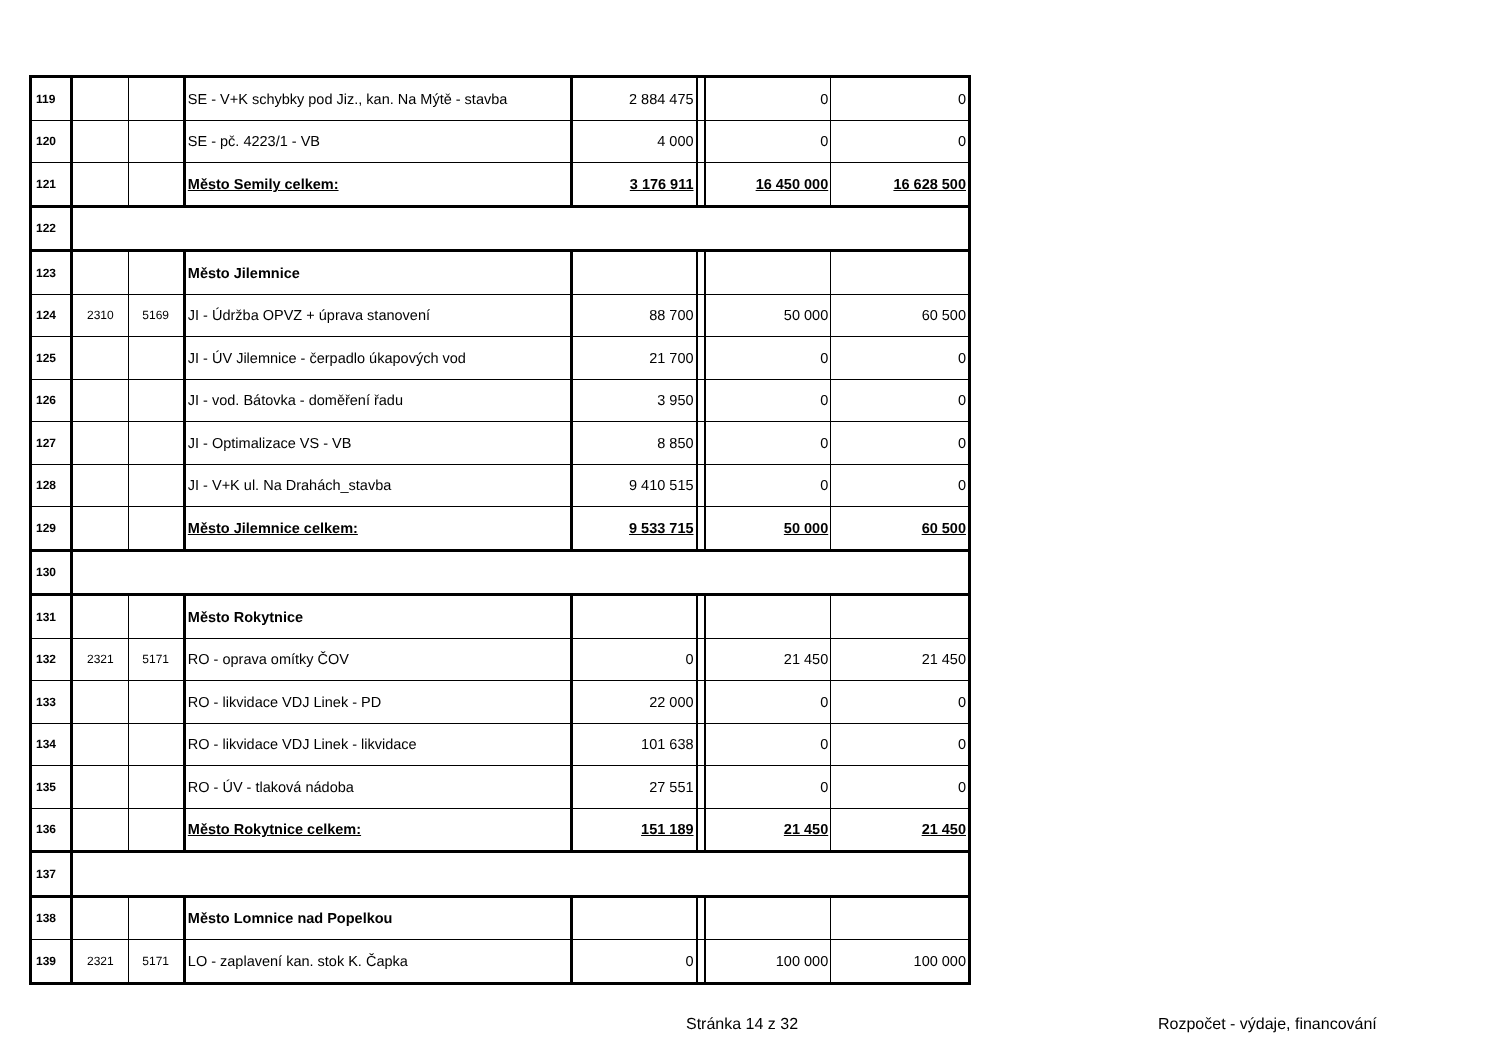| 119 | | | SE - V+K schybky pod Jiz., kan. Na Mýtě - stavba | 2 884 475 | | 0 | 0 |
| 120 | | | SE - pč. 4223/1 - VB | 4 000 | | 0 | 0 |
| 121 | | | Město Semily celkem: | 3 176 911 | | 16 450 000 | 16 628 500 |
| 122 | | | | | | | |
| 123 | | | Město Jilemnice | | | | |
| 124 | 2310 | 5169 | JI - Údržba OPVZ + úprava stanovení | 88 700 | | 50 000 | 60 500 |
| 125 | | | JI - ÚV Jilemnice - čerpadlo úkapových vod | 21 700 | | 0 | 0 |
| 126 | | | JI - vod. Bátovka - doměření řadu | 3 950 | | 0 | 0 |
| 127 | | | JI - Optimalizace VS - VB | 8 850 | | 0 | 0 |
| 128 | | | JI - V+K ul. Na Drahách_stavba | 9 410 515 | | 0 | 0 |
| 129 | | | Město Jilemnice celkem: | 9 533 715 | | 50 000 | 60 500 |
| 130 | | | | | | | |
| 131 | | | Město Rokytnice | | | | |
| 132 | 2321 | 5171 | RO - oprava omítky ČOV | 0 | | 21 450 | 21 450 |
| 133 | | | RO - likvidace VDJ Linek - PD | 22 000 | | 0 | 0 |
| 134 | | | RO - likvidace VDJ Linek - likvidace | 101 638 | | 0 | 0 |
| 135 | | | RO - ÚV - tlaková nádoba | 27 551 | | 0 | 0 |
| 136 | | | Město Rokytnice celkem: | 151 189 | | 21 450 | 21 450 |
| 137 | | | | | | | |
| 138 | | | Město Lomnice nad Popelkou | | | | |
| 139 | 2321 | 5171 | LO - zaplavení kan. stok K. Čapka | 0 | | 100 000 | 100 000 |
Stránka 14 z 32 Rozpočet - výdaje, financování